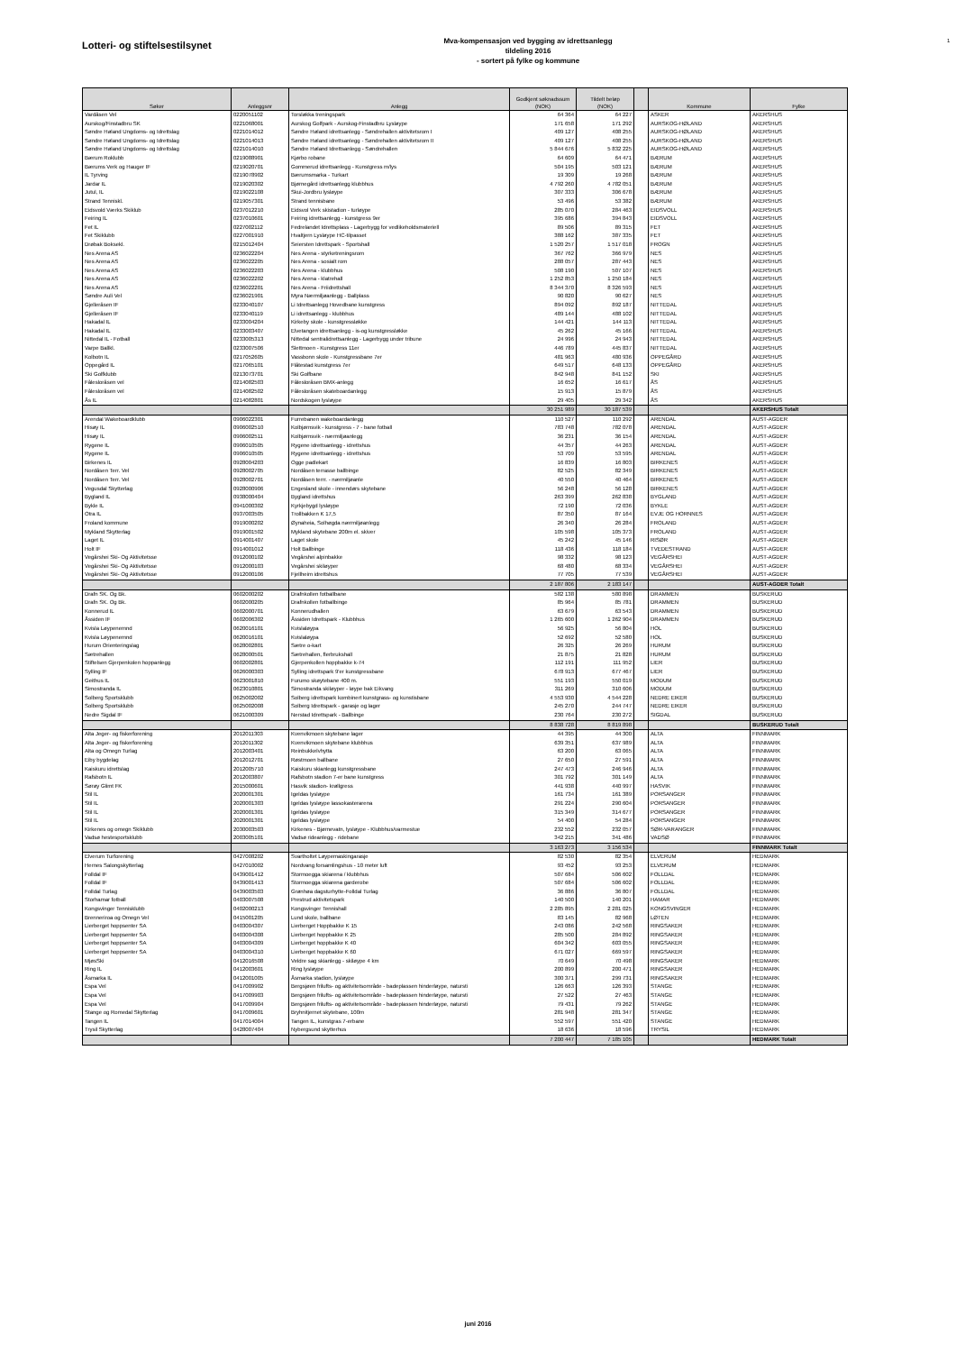Lotteri- og stiftelsestilsynet
Mva-kompensasjon ved bygging av idrettsanlegg
tildeling 2016
- sortert på fylke og kommune
1
| Søker | Anleggsnr | Anlegg | Godkjent søknadssum (NOK) | Tildelt beløp (NOK) | | Kommune | Fylke |
| --- | --- | --- | --- | --- | --- | --- | --- |
| Vardåsen Vel | 0220051102 | Torsløkka treningspark | 64 364 | 64 227 | | ASKER | AKERSHUS |
| Aurskog/Finstadbru SK | 0221068001 | Aurskog Golfpark - Aurskog-Finstadbru Lysløype | 171 658 | 171 292 | | AURSKOG-HØLAND | AKERSHUS |
| Søndre Høland Ungdoms- og Idrettslag | 0221014012 | Søndre Høland idrettsanlegg - Søndrehallen aktivitetsrom I | 409 127 | 408 255 | | AURSKOG-HØLAND | AKERSHUS |
| Søndre Høland Ungdoms- og Idrettslag | 0221014013 | Søndre Høland idrettsanlegg - Søndrehallen aktivitetsrom II | 409 127 | 408 255 | | AURSKOG-HØLAND | AKERSHUS |
| Søndre Høland Ungdoms- og Idrettslag | 0221014010 | Søndre Høland Idrettsanlegg - Søndrehallen | 5 844 676 | 5 832 225 | | AURSKOG-HØLAND | AKERSHUS |
| Bærum Roklubb | 0219088901 | Kjørbo robane | 64 609 | 64 471 | | BÆRUM | AKERSHUS |
| Bærums Verk og Hauger IF | 0219020701 | Gommerud idrettsanlegg - Kunstgress m/lys | 504 195 | 503 121 | | BÆRUM | AKERSHUS |
| IL Tyrving | 0219078902 | Bærumsmarka - Turkart | 19 309 | 19 268 | | BÆRUM | AKERSHUS |
| Jardar IL | 0219020302 | Bjørnegård idrettsanlegg klubbhus | 4 792 260 | 4 782 051 | | BÆRUM | AKERSHUS |
| Jutul, IL | 0219022108 | Skui-Jordbru lysløype | 307 333 | 306 678 | | BÆRUM | AKERSHUS |
| Strand Tenniskl. | 0219057301 | Strand tennisbane | 53 496 | 53 382 | | BÆRUM | AKERSHUS |
| Eidsvold Værks Skiklub | 0237012210 | Eidsvol Verk skistadion - turløype | 285 070 | 284 463 | | EIDSVOLL | AKERSHUS |
| Feiring IL | 0237010601 | Feiring idrettsanlegg - kunstgress 9er | 395 686 | 394 843 | | EIDSVOLL | AKERSHUS |
| Fet IL | 0227002112 | Fedrelandet Idrettsplass - Lagerbygg for vedlikeholdsmateriell | 89 506 | 89 315 | | FET | AKERSHUS |
| Fet Skiklubb | 0227001910 | Hvaltjern Lysløype HC-tilpasset | 388 162 | 387 335 | | FET | AKERSHUS |
| Drøbak Boksekl. | 0215012404 | Seiersten Idrettspark - Sportshall | 1 520 257 | 1 517 018 | | FROGN | AKERSHUS |
| Nes Arena AS | 0236022204 | Nes Arena - styrketreningsrom | 367 762 | 366 979 | | NES | AKERSHUS |
| Nes Arena AS | 0236022205 | Nes Arena - sosialt rom | 288 057 | 287 443 | | NES | AKERSHUS |
| Nes Arena AS | 0236022203 | Nes Arena - klubbhus | 508 190 | 507 107 | | NES | AKERSHUS |
| Nes Arena AS | 0236022202 | Nes Arena - klatrehall | 1 252 853 | 1 250 184 | | NES | AKERSHUS |
| Nes Arena AS | 0236022201 | Nes Arena - Friidrettshall | 8 344 370 | 8 326 593 | | NES | AKERSHUS |
| Søndre Auli Vel | 0236021901 | Myra Nærmiljøanlegg - Ballplass | 90 820 | 90 627 | | NES | AKERSHUS |
| Gjelleråsen IF | 0233040107 | Li Idrettsanlegg Hovedbane kunstgress | 894 092 | 892 187 | | NITTEDAL | AKERSHUS |
| Gjelleråsen IF | 0233040119 | Li idrettsanlegg - klubbhus | 489 144 | 488 102 | | NITTEDAL | AKERSHUS |
| Hakadal IL | 0233004204 | Kirkeby skole - kunstgressløkke | 144 421 | 144 113 | | NITTEDAL | AKERSHUS |
| Hakadal IL | 0233003407 | Elvetangen idrettsanlegg - is-og kunstgressløkke | 45 262 | 45 166 | | NITTEDAL | AKERSHUS |
| Nittedal IL - Fotball | 0233005313 | Nittedal sentralidrettsanlegg - Lagerbygg under tribune | 24 996 | 24 943 | | NITTEDAL | AKERSHUS |
| Varpe Ballkl. | 0233007506 | Slettmoen - Kunstgress 11er | 446 789 | 445 837 | | NITTEDAL | AKERSHUS |
| Kolbotn IL | 0217052605 | Vassbonn skole - Kunstgressbane 7er | 481 963 | 480 936 | | OPPEGÅRD | AKERSHUS |
| Oppegård IL | 0217065101 | Flåtestad kunstgress 7er | 649 517 | 648 133 | | OPPEGÅRD | AKERSHUS |
| Ski Golfklubb | 0213073701 | Ski Golfbane | 842 948 | 841 152 | | SKI | AKERSHUS |
| Fålesloråsen vel | 0214082503 | Fålesloråsen BMX-anlegg | 16 652 | 16 617 | | ÅS | AKERSHUS |
| Fålesloråsen vel | 0214082502 | Fålesloråsen skateboardanlegg | 15 913 | 15 879 | | ÅS | AKERSHUS |
| Ås IL | 0214082801 | Nordskogen lysløype | 29 405 | 29 342 | | ÅS | AKERSHUS |
| | | | 30 251 989 | 30 187 539 | | | AKERSHUS Totalt |
| Arendal Wakeboardklubb | 0906022301 | Furrebanen wakeboardanlegg | 110 527 | 110 292 | | ARENDAL | AUST-AGDER |
| Hisøy IL | 0906002510 | Kolbjørnsvik - kunstgress - 7 - bane fotball | 783 748 | 782 078 | | ARENDAL | AUST-AGDER |
| Hisøy IL | 0906002511 | Kolbjørnsvik - nærmiljøanlegg | 36 231 | 36 154 | | ARENDAL | AUST-AGDER |
| Rygene IL | 0906010505 | Rygene idrettsanlegg - idrettshus | 44 357 | 44 263 | | ARENDAL | AUST-AGDER |
| Rygene IL | 0906010505 | Rygene idrettsanlegg - idrettshus | 53 709 | 53 595 | | ARENDAL | AUST-AGDER |
| Birkenes IL | 0928004203 | Ogge padlekart | 16 839 | 16 803 | | BIRKENES | AUST-AGDER |
| Nordåsen Terr. Vel | 0928002705 | Nordåsen terrasse ballbinge | 82 525 | 82 349 | | BIRKENES | AUST-AGDER |
| Nordåsen Terr. Vel | 0928002701 | Nordåsen terrr. - nærmiljøanle | 40 550 | 40 464 | | BIRKENES | AUST-AGDER |
| Vegusdal Skytterlag | 0928000906 | Engesland skole - innendørs skytebane | 56 248 | 56 128 | | BIRKENES | AUST-AGDER |
| Bygland IL | 0938000404 | Bygland idrettshus | 263 399 | 262 838 | | BYGLAND | AUST-AGDER |
| Bykle IL | 0941000302 | Kyrkjebygd lysløype | 72 190 | 72 036 | | BYKLE | AUST-AGDER |
| Otra IL | 0937003505 | Trollbakken K 17,5 | 87 350 | 87 164 | | EVJE OG HORNNES | AUST-AGDER |
| Froland kommune | 0919000202 | Øynaheia, Solhøgda nærmiljøanlegg | 26 340 | 26 284 | | FROLAND | AUST-AGDER |
| Mykland Skytterlag | 0919001502 | Mykland skytebane 200m el. skiver | 105 598 | 105 373 | | FROLAND | AUST-AGDER |
| Laget IL | 0914001407 | Laget skole | 45 242 | 45 146 | | RISØR | AUST-AGDER |
| Holt IF | 0914001012 | Holt Ballbinge | 118 436 | 118 184 | | TVEDESTRAND | AUST-AGDER |
| Vegårshei Ski- Og Aktivitetsse | 0912000102 | Vegårshei alpinbakke | 98 332 | 98 123 | | VEGÅRSHEI | AUST-AGDER |
| Vegårshei Ski- Og Aktivitetsse | 0912000103 | Vegårshei skiløyper | 68 480 | 68 334 | | VEGÅRSHEI | AUST-AGDER |
| Vegårshei Ski- Og Aktivitetsse | 0912000106 | Fjellheim idrettshus | 77 705 | 77 539 | | VEGÅRSHEI | AUST-AGDER |
| | | | 2 187 806 | 2 183 147 | | | AUST-AGDER Totalt |
| Drafn SK. Og Bk. | 0602000202 | Drafnkollen fotballbane | 582 138 | 580 898 | | DRAMMEN | BUSKERUD |
| Drafn SK. Og Bk. | 0602000205 | Drafnkollen fotballbinge | 85 964 | 85 781 | | DRAMMEN | BUSKERUD |
| Konnerud IL | 0602000701 | Konnerudhallen | 63 679 | 63 543 | | DRAMMEN | BUSKERUD |
| Åssiden IF | 0602006302 | Åssiden Idrettspark - Klubbhus | 1 265 600 | 1 262 904 | | DRAMMEN | BUSKERUD |
| Kvisla Løypenemnd | 0620016101 | Kvislaløypa | 56 925 | 56 804 | | HOL | BUSKERUD |
| Kvisla Løypenemnd | 0620016101 | Kvislaløypa | 52 692 | 52 580 | | HOL | BUSKERUD |
| Hurum Orienteringslag | 0628002801 | Sætre o-kart | 26 325 | 26 269 | | HURUM | BUSKERUD |
| Sætrehallen | 0628000501 | Sætrehallen, flerbrukshall | 21 875 | 21 828 | | HURUM | BUSKERUD |
| Stiftelsen Gjerpenkolen hoppanlegg | 0602002801 | Gjerpenkollen hoppbakke k-74 | 112 191 | 111 952 | | LIER | BUSKERUD |
| Sylling IF | 0626000303 | Sylling idrettspark 9'er kunstgressbane | 678 913 | 677 467 | | LIER | BUSKERUD |
| Geithus IL | 0623001810 | Furumo skøytebane 400 m. | 551 193 | 550 019 | | MODUM | BUSKERUD |
| Simostranda IL | 0623010801 | Simostranda skiløyper - løype bak Eikvang | 311 269 | 310 606 | | MODUM | BUSKERUD |
| Solberg Sportsklubb | 0625002002 | Solberg idrettspark kombinert kunstgrass- og kunstisbane | 4 553 930 | 4 544 228 | | NEDRE EIKER | BUSKERUD |
| Solberg Sportsklubb | 0625002008 | Solberg Idrettspark - garasje og lager | 245 270 | 244 747 | | NEDRE EIKER | BUSKERUD |
| Nedre Sigdal IF | 0621000309 | Nerstad Idrettspark - Ballbinge | 230 764 | 230 272 | | SIGDAL | BUSKERUD |
| | | | 8 838 728 | 8 819 898 | | | BUSKERUD Totalt |
| Alta Jeger- og fiskerforening | 2012011303 | Kvenvikmoen skytebane lager | 44 395 | 44 300 | | ALTA | FINNMARK |
| Alta Jeger- og fiskerforening | 2012011302 | Kvenvikmoen skytebane klubbhus | 639 351 | 637 989 | | ALTA | FINNMARK |
| Alta og Omegn Turlag | 2012003401 | Reinbukkelvhytta | 63 200 | 63 065 | | ALTA | FINNMARK |
| Eiby bygdelag | 2012012701 | Røstmoen ballbane | 27 650 | 27 591 | | ALTA | FINNMARK |
| Kaiskuru idrettslag | 2012005710 | Kaiskuru skianlegg kunstgressbane | 247 473 | 246 946 | | ALTA | FINNMARK |
| Rafsbotn IL | 2012003807 | Rafsbotn stadion 7-er bane kunstgress | 301 792 | 301 149 | | ALTA | FINNMARK |
| Sørøy Glimt FK | 2015000601 | Hasvik stadion- krøllgress | 441 938 | 440 997 | | HASVIK | FINNMARK |
| Stil IL | 2020001301 | Igeldas lysløype | 161 734 | 161 389 | | PORSANGER | FINNMARK |
| Stil IL | 2020001303 | Igeldas lysløype lassokasterarena | 291 224 | 290 604 | | PORSANGER | FINNMARK |
| Stil IL | 2020001301 | Igeldas lysløype | 315 349 | 314 677 | | PORSANGER | FINNMARK |
| Stil IL | 2020001301 | Igeldas lysløype | 54 400 | 54 284 | | PORSANGER | FINNMARK |
| Kirkenes og omegn Skiklubb | 2030003503 | Kirkenes - Bjørnevatn, lysløype - Klubbhus/varmestue | 232 552 | 232 057 | | SØR-VARANGER | FINNMARK |
| Vadsø hestesportsklubb | 2003005101 | Vadsø rideanlegg - ridebane | 342 215 | 341 486 | | VADSØ | FINNMARK |
| | | | 3 163 273 | 3 156 534 | | | FINNMARK Totalt |
| Elverum Turforening | 0427008202 | Svartholtet Løypemaskingarasje | 82 530 | 82 354 | | ELVERUM | HEDMARK |
| Hernes Salongskytterlag | 0427010002 | Nordvang forsamlingshus - 10 meter luft | 93 452 | 93 253 | | ELVERUM | HEDMARK |
| Folldal IF | 0439001412 | Stormoegga skiarena / klubbhus | 507 684 | 506 602 | | FOLLDAL | HEDMARK |
| Folldal IF | 0439001413 | Stormoegga skiarena garderobe | 507 684 | 506 602 | | FOLLDAL | HEDMARK |
| Folldal Turlag | 0439003503 | Grønhøa dagsturhytte-Folldal Turlag | 36 886 | 36 807 | | FOLLDAL | HEDMARK |
| Storhamar fotball | 0403007508 | Prestrud aktivitetspark | 140 500 | 140 201 | | HAMAR | HEDMARK |
| Kongsvinger Tennisklubb | 0402000213 | Kongsvinger Tennishall | 2 285 895 | 2 281 025 | | KONGSVINGER | HEDMARK |
| Brenneriroa og Omegn Vel | 0415001205 | Lund skole, ballbane | 83 145 | 82 968 | | LØTEN | HEDMARK |
| Lierberget hoppsenter SA | 0403004307 | Lierberget Hoppbakke K 15 | 243 086 | 242 568 | | RINGSAKER | HEDMARK |
| Lierberget hoppsenter SA | 0403004308 | Lierberget hoppbakke K 25 | 285 500 | 284 892 | | RINGSAKER | HEDMARK |
| Lierberget hoppsenter SA | 0403004309 | Lierberget hoppbakke K 40 | 604 342 | 603 055 | | RINGSAKER | HEDMARK |
| Lierberget hoppsenter SA | 0403004310 | Lierberget hoppbakke K 60 | 671 027 | 669 597 | | RINGSAKER | HEDMARK |
| MjøsSki | 0412016508 | Veldre sag skianlegg - skiløype 4 km | 70 649 | 70 498 | | RINGSAKER | HEDMARK |
| Ring IL | 0412003601 | Ring lysløype | 200 899 | 200 471 | | RINGSAKER | HEDMARK |
| Åsmarka IL | 0412001005 | Åsmarka stadion, lysløype | 300 371 | 299 731 | | RINGSAKER | HEDMARK |
| Espa Vel | 0417009902 | Bergsjøen frilufts- og aktivitetsområde - badeplassen hinderløype, natursti | 126 663 | 126 393 | | STANGE | HEDMARK |
| Espa Vel | 0417009903 | Bergsjøen frilufts- og aktivitetsområde - badeplassen hinderløype, natursti | 27 522 | 27 463 | | STANGE | HEDMARK |
| Espa Vel | 0417009904 | Bergsjøen frilufts- og aktivitetsområde - badeplassen hinderløype, natursti | 79 431 | 79 262 | | STANGE | HEDMARK |
| Stange og Romedal Skytterlag | 0417009601 | Bryhnitjernet skytebane, 100m | 281 948 | 281 347 | | STANGE | HEDMARK |
| Tangen IL | 0417014004 | Tangen IL, kunstgras 7-erbane | 552 597 | 551 420 | | STANGE | HEDMARK |
| Trysil Skytterlag | 0428007404 | Nybergsund skytterhus | 18 636 | 18 596 | | TRYSIL | HEDMARK |
| | | | 7 200 447 | 7 185 105 | | | HEDMARK Totalt |
juni 2016